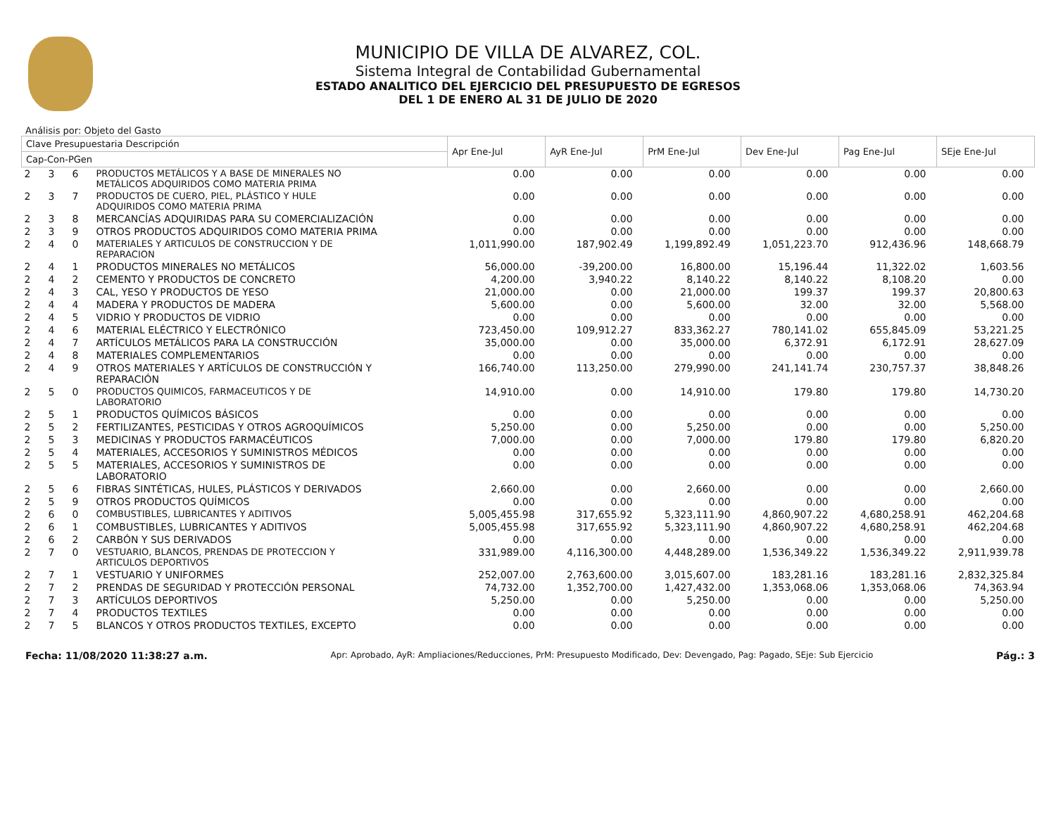MUNICIPIO DE VILLA DE ALVAREZ, COL.
Sistema Integral de Contabilidad Gubernamental
ESTADO ANALITICO DEL EJERCICIO DEL PRESUPUESTO DE EGRESOS
DEL 1 DE ENERO AL 31 DE JULIO DE 2020
Análisis por: Objeto del Gasto
| Clave Presupuestaria Descripción | | | | Apr Ene-Jul | AyR Ene-Jul | PrM Ene-Jul | Dev Ene-Jul | Pag Ene-Jul | SEje Ene-Jul |
| --- | --- | --- | --- | --- | --- | --- | --- | --- | --- |
| Cap-Con-PGen | | | | | | | | | |
| 2 | 3 | 6 | PRODUCTOS METÁLICOS Y A BASE DE MINERALES NO METÁLICOS ADQUIRIDOS COMO MATERIA PRIMA | 0.00 | 0.00 | 0.00 | 0.00 | 0.00 | 0.00 |
| 2 | 3 | 7 | PRODUCTOS DE CUERO, PIEL, PLÁSTICO Y HULE ADQUIRIDOS COMO MATERIA PRIMA | 0.00 | 0.00 | 0.00 | 0.00 | 0.00 | 0.00 |
| 2 | 3 | 8 | MERCANCÍAS ADQUIRIDAS PARA SU COMERCIALIZACIÓN | 0.00 | 0.00 | 0.00 | 0.00 | 0.00 | 0.00 |
| 2 | 3 | 9 | OTROS PRODUCTOS ADQUIRIDOS COMO MATERIA PRIMA | 0.00 | 0.00 | 0.00 | 0.00 | 0.00 | 0.00 |
| 2 | 4 | 0 | MATERIALES Y ARTICULOS DE CONSTRUCCION Y DE REPARACION | 1,011,990.00 | 187,902.49 | 1,199,892.49 | 1,051,223.70 | 912,436.96 | 148,668.79 |
| 2 | 4 | 1 | PRODUCTOS MINERALES NO METÁLICOS | 56,000.00 | -39,200.00 | 16,800.00 | 15,196.44 | 11,322.02 | 1,603.56 |
| 2 | 4 | 2 | CEMENTO Y PRODUCTOS DE CONCRETO | 4,200.00 | 3,940.22 | 8,140.22 | 8,140.22 | 8,108.20 | 0.00 |
| 2 | 4 | 3 | CAL, YESO Y PRODUCTOS DE YESO | 21,000.00 | 0.00 | 21,000.00 | 199.37 | 199.37 | 20,800.63 |
| 2 | 4 | 4 | MADERA Y PRODUCTOS DE MADERA | 5,600.00 | 0.00 | 5,600.00 | 32.00 | 32.00 | 5,568.00 |
| 2 | 4 | 5 | VIDRIO Y PRODUCTOS DE VIDRIO | 0.00 | 0.00 | 0.00 | 0.00 | 0.00 | 0.00 |
| 2 | 4 | 6 | MATERIAL ELÉCTRICO Y ELECTRÓNICO | 723,450.00 | 109,912.27 | 833,362.27 | 780,141.02 | 655,845.09 | 53,221.25 |
| 2 | 4 | 7 | ARTÍCULOS METÁLICOS PARA LA CONSTRUCCIÓN | 35,000.00 | 0.00 | 35,000.00 | 6,372.91 | 6,172.91 | 28,627.09 |
| 2 | 4 | 8 | MATERIALES COMPLEMENTARIOS | 0.00 | 0.00 | 0.00 | 0.00 | 0.00 | 0.00 |
| 2 | 4 | 9 | OTROS MATERIALES Y ARTÍCULOS DE CONSTRUCCIÓN Y REPARACIÓN | 166,740.00 | 113,250.00 | 279,990.00 | 241,141.74 | 230,757.37 | 38,848.26 |
| 2 | 5 | 0 | PRODUCTOS QUIMICOS, FARMACEUTICOS Y DE LABORATORIO | 14,910.00 | 0.00 | 14,910.00 | 179.80 | 179.80 | 14,730.20 |
| 2 | 5 | 1 | PRODUCTOS QUÍMICOS BÁSICOS | 0.00 | 0.00 | 0.00 | 0.00 | 0.00 | 0.00 |
| 2 | 5 | 2 | FERTILIZANTES, PESTICIDAS Y OTROS AGROQUÍMICOS | 5,250.00 | 0.00 | 5,250.00 | 0.00 | 0.00 | 5,250.00 |
| 2 | 5 | 3 | MEDICINAS Y PRODUCTOS FARMACÉUTICOS | 7,000.00 | 0.00 | 7,000.00 | 179.80 | 179.80 | 6,820.20 |
| 2 | 5 | 4 | MATERIALES, ACCESORIOS Y SUMINISTROS MÉDICOS | 0.00 | 0.00 | 0.00 | 0.00 | 0.00 | 0.00 |
| 2 | 5 | 5 | MATERIALES, ACCESORIOS Y SUMINISTROS DE LABORATORIO | 0.00 | 0.00 | 0.00 | 0.00 | 0.00 | 0.00 |
| 2 | 5 | 6 | FIBRAS SINTÉTICAS, HULES, PLÁSTICOS Y DERIVADOS | 2,660.00 | 0.00 | 2,660.00 | 0.00 | 0.00 | 2,660.00 |
| 2 | 5 | 9 | OTROS PRODUCTOS QUÍMICOS | 0.00 | 0.00 | 0.00 | 0.00 | 0.00 | 0.00 |
| 2 | 6 | 0 | COMBUSTIBLES, LUBRICANTES Y ADITIVOS | 5,005,455.98 | 317,655.92 | 5,323,111.90 | 4,860,907.22 | 4,680,258.91 | 462,204.68 |
| 2 | 6 | 1 | COMBUSTIBLES, LUBRICANTES Y ADITIVOS | 5,005,455.98 | 317,655.92 | 5,323,111.90 | 4,860,907.22 | 4,680,258.91 | 462,204.68 |
| 2 | 6 | 2 | CARBÓN Y SUS DERIVADOS | 0.00 | 0.00 | 0.00 | 0.00 | 0.00 | 0.00 |
| 2 | 7 | 0 | VESTUARIO, BLANCOS, PRENDAS DE PROTECCION Y ARTICULOS DEPORTIVOS | 331,989.00 | 4,116,300.00 | 4,448,289.00 | 1,536,349.22 | 1,536,349.22 | 2,911,939.78 |
| 2 | 7 | 1 | VESTUARIO Y UNIFORMES | 252,007.00 | 2,763,600.00 | 3,015,607.00 | 183,281.16 | 183,281.16 | 2,832,325.84 |
| 2 | 7 | 2 | PRENDAS DE SEGURIDAD Y PROTECCIÓN PERSONAL | 74,732.00 | 1,352,700.00 | 1,427,432.00 | 1,353,068.06 | 1,353,068.06 | 74,363.94 |
| 2 | 7 | 3 | ARTÍCULOS DEPORTIVOS | 5,250.00 | 0.00 | 5,250.00 | 0.00 | 0.00 | 5,250.00 |
| 2 | 7 | 4 | PRODUCTOS TEXTILES | 0.00 | 0.00 | 0.00 | 0.00 | 0.00 | 0.00 |
| 2 | 7 | 5 | BLANCOS Y OTROS PRODUCTOS TEXTILES, EXCEPTO | 0.00 | 0.00 | 0.00 | 0.00 | 0.00 | 0.00 |
Fecha: 11/08/2020 11:38:27 a.m. Apr: Aprobado, AyR: Ampliaciones/Reducciones, PrM: Presupuesto Modificado, Dev: Devengado, Pag: Pagado, SEje: Sub Ejercicio Pág.: 3